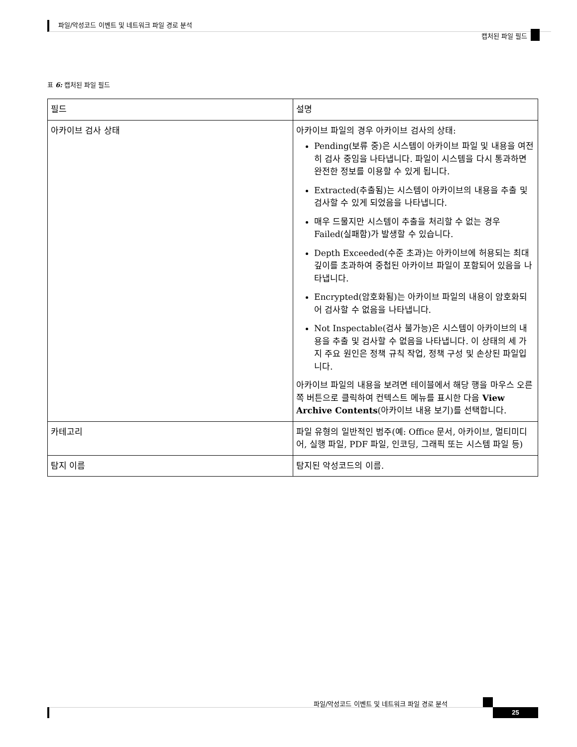파일/악성코드 이벤트 및 네트워크 파일 경로 분석
캡처된 파일 필드
표 6: 캡처된 파일 필드
| 필드 | 설명 |
| --- | --- |
| 아카이브 검사 상태 | 아카이브 파일의 경우 아카이브 검사의 상태: Pending(보류 중)은 시스템이 아카이브 파일 및 내용을 여전히 검사 중임을 나타냅니다. 파일이 시스템을 다시 통과하면 완전한 정보를 이용할 수 있게 됩니다. Extracted(추출됨)는 시스템이 아카이브의 내용을 추출 및 검사할 수 있게 되었음을 나타냅니다. 매우 드물지만 시스템이 추출을 처리할 수 없는 경우 Failed(실패함)가 발생할 수 있습니다. Depth Exceeded(수준 초과)는 아카이브에 허용되는 최대 깊이를 초과하여 중첩된 아카이브 파일이 포함되어 있음을 나타냅니다. Encrypted(암호화됨)는 아카이브 파일의 내용이 암호화되어 검사할 수 없음을 나타냅니다. Not Inspectable(검사 불가능)은 시스템이 아카이브의 내용을 추출 및 검사할 수 없음을 나타냅니다. 이 상태의 세 가지 주요 원인은 정책 규칙 작업, 정책 구성 및 손상된 파일입니다. 아카이브 파일의 내용을 보려면 테이블에서 해당 행을 마우스 오른쪽 버튼으로 클릭하여 컨텍스트 메뉴를 표시한 다음 View Archive Contents (아카이브 내용 보기)를 선택합니다. |
| 카테고리 | 파일 유형의 일반적인 범주(예: Office 문서, 아카이브, 멀티미디어, 실행 파일, PDF 파일, 인코딩, 그래픽 또는 시스템 파일 등) |
| 탐지 이름 | 탐지된 악성코드의 이름. |
파일/악성코드 이벤트 및 네트워크 파일 경로 분석
25